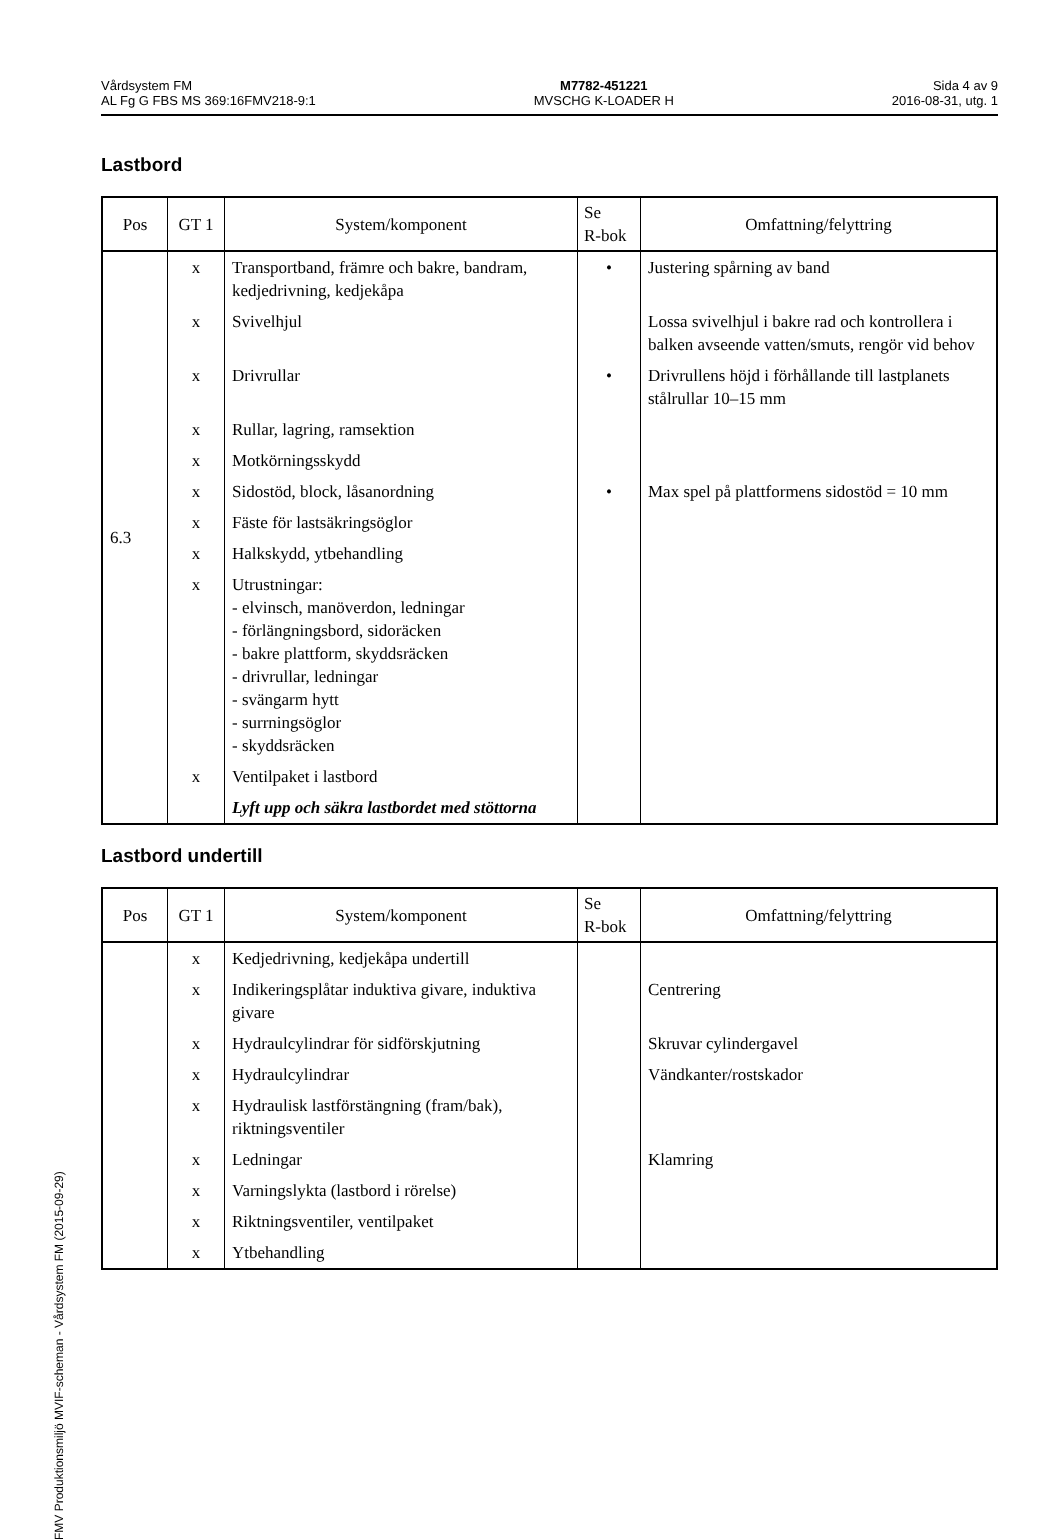Vårdsystem FM
AL Fg G FBS MS 369:16FMV218-9:1
M7782-451221
MVSCHG K-LOADER H
Sida 4 av 9
2016-08-31, utg. 1
Lastbord
| Pos | GT 1 | System/komponent | Se R-bok | Omfattning/felyttring |
| --- | --- | --- | --- | --- |
| 6.3 | x | Transportband, främre och bakre, bandram, kedjedrivning, kedjekåpa | • | Justering spårning av band |
| | x | Svivelhjul | | Lossa svivelhjul i bakre rad och kontrollera i balken avseende vatten/smuts, rengör vid behov |
| | x | Drivrullar | • | Drivrullens höjd i förhållande till lastplanets stålrullar 10–15 mm |
| | x | Rullar, lagring, ramsektion | | |
| | x | Motkörningsskydd | | |
| | x | Sidostöd, block, låsanordning | • | Max spel på plattformens sidostöd = 10 mm |
| | x | Fäste för lastsäkringsöglor | | |
| | x | Halkskydd, ytbehandling | | |
| | x | Utrustningar: - elvinsch, manöverdon, ledningar - förlängningsbord, sidoräcken - bakre plattform, skyddsräcken - drivrullar, ledningar - svängarm hytt - surrningsöglor - skyddsräcken | | |
| | x | Ventilpaket i lastbord | | |
| | | Lyft upp och säkra lastbordet med stöttorna | | |
Lastbord undertill
| Pos | GT 1 | System/komponent | Se R-bok | Omfattning/felyttring |
| --- | --- | --- | --- | --- |
| | x | Kedjedrivning, kedjekåpa undertill | | |
| | x | Indikeringsplåtar induktiva givare, induktiva givare | | Centrering |
| | x | Hydraulcylindrar för sidförskjutning | | Skruvar cylindergavel |
| | x | Hydraulcylindrar | | Vändkanter/rostskador |
| | x | Hydraulisk lastförstängning (fram/bak), riktningsventiler | | |
| | x | Ledningar | | Klamring |
| | x | Varningslykta (lastbord i rörelse) | | |
| | x | Riktningsventiler, ventilpaket | | |
| | x | Ytbehandling | | |
FMV Produktionsmiljö MVIF-scheman - Vårdsystem FM (2015-09-29)